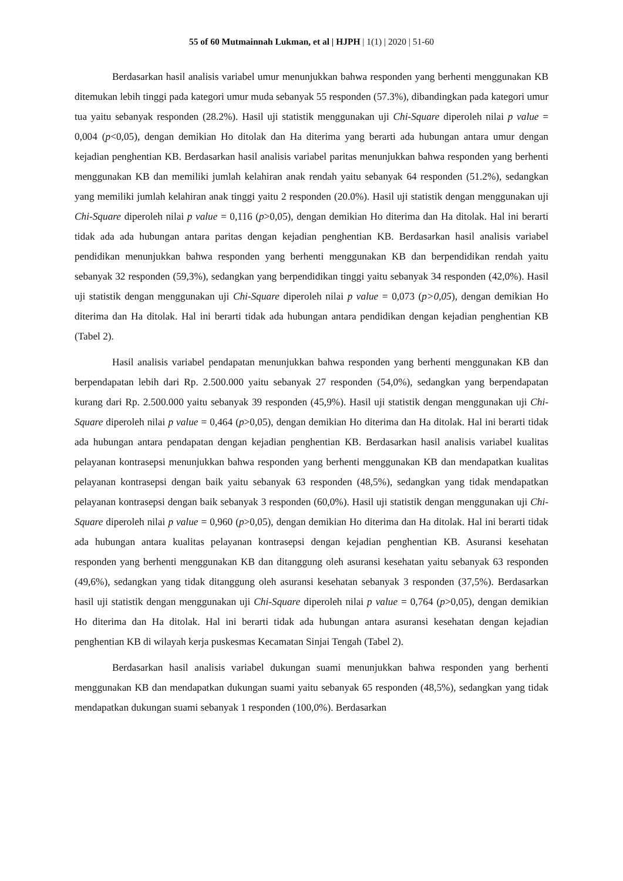55 of 60 Mutmainnah Lukman, et al | HJPH | 1(1) | 2020 | 51-60
Berdasarkan hasil analisis variabel umur menunjukkan bahwa responden yang berhenti menggunakan KB ditemukan lebih tinggi pada kategori umur muda sebanyak 55 responden (57.3%), dibandingkan pada kategori umur tua yaitu sebanyak responden (28.2%). Hasil uji statistik menggunakan uji Chi-Square diperoleh nilai p value = 0,004 (p<0,05), dengan demikian Ho ditolak dan Ha diterima yang berarti ada hubungan antara umur dengan kejadian penghentian KB. Berdasarkan hasil analisis variabel paritas menunjukkan bahwa responden yang berhenti menggunakan KB dan memiliki jumlah kelahiran anak rendah yaitu sebanyak 64 responden (51.2%), sedangkan yang memiliki jumlah kelahiran anak tinggi yaitu 2 responden (20.0%). Hasil uji statistik dengan menggunakan uji Chi-Square diperoleh nilai p value = 0,116 (p>0,05), dengan demikian Ho diterima dan Ha ditolak. Hal ini berarti tidak ada ada hubungan antara paritas dengan kejadian penghentian KB. Berdasarkan hasil analisis variabel pendidikan menunjukkan bahwa responden yang berhenti menggunakan KB dan berpendidikan rendah yaitu sebanyak 32 responden (59,3%), sedangkan yang berpendidikan tinggi yaitu sebanyak 34 responden (42,0%). Hasil uji statistik dengan menggunakan uji Chi-Square diperoleh nilai p value = 0,073 (p>0,05), dengan demikian Ho diterima dan Ha ditolak. Hal ini berarti tidak ada hubungan antara pendidikan dengan kejadian penghentian KB (Tabel 2).
Hasil analisis variabel pendapatan menunjukkan bahwa responden yang berhenti menggunakan KB dan berpendapatan lebih dari Rp. 2.500.000 yaitu sebanyak 27 responden (54,0%), sedangkan yang berpendapatan kurang dari Rp. 2.500.000 yaitu sebanyak 39 responden (45,9%). Hasil uji statistik dengan menggunakan uji Chi-Square diperoleh nilai p value = 0,464 (p>0,05), dengan demikian Ho diterima dan Ha ditolak. Hal ini berarti tidak ada hubungan antara pendapatan dengan kejadian penghentian KB. Berdasarkan hasil analisis variabel kualitas pelayanan kontrasepsi menunjukkan bahwa responden yang berhenti menggunakan KB dan mendapatkan kualitas pelayanan kontrasepsi dengan baik yaitu sebanyak 63 responden (48,5%), sedangkan yang tidak mendapatkan pelayanan kontrasepsi dengan baik sebanyak 3 responden (60,0%). Hasil uji statistik dengan menggunakan uji Chi-Square diperoleh nilai p value = 0,960 (p>0,05), dengan demikian Ho diterima dan Ha ditolak. Hal ini berarti tidak ada hubungan antara kualitas pelayanan kontrasepsi dengan kejadian penghentian KB. Asuransi kesehatan responden yang berhenti menggunakan KB dan ditanggung oleh asuransi kesehatan yaitu sebanyak 63 responden (49,6%), sedangkan yang tidak ditanggung oleh asuransi kesehatan sebanyak 3 responden (37,5%). Berdasarkan hasil uji statistik dengan menggunakan uji Chi-Square diperoleh nilai p value = 0,764 (p>0,05), dengan demikian Ho diterima dan Ha ditolak. Hal ini berarti tidak ada hubungan antara asuransi kesehatan dengan kejadian penghentian KB di wilayah kerja puskesmas Kecamatan Sinjai Tengah (Tabel 2).
Berdasarkan hasil analisis variabel dukungan suami menunjukkan bahwa responden yang berhenti menggunakan KB dan mendapatkan dukungan suami yaitu sebanyak 65 responden (48,5%), sedangkan yang tidak mendapatkan dukungan suami sebanyak 1 responden (100,0%). Berdasarkan